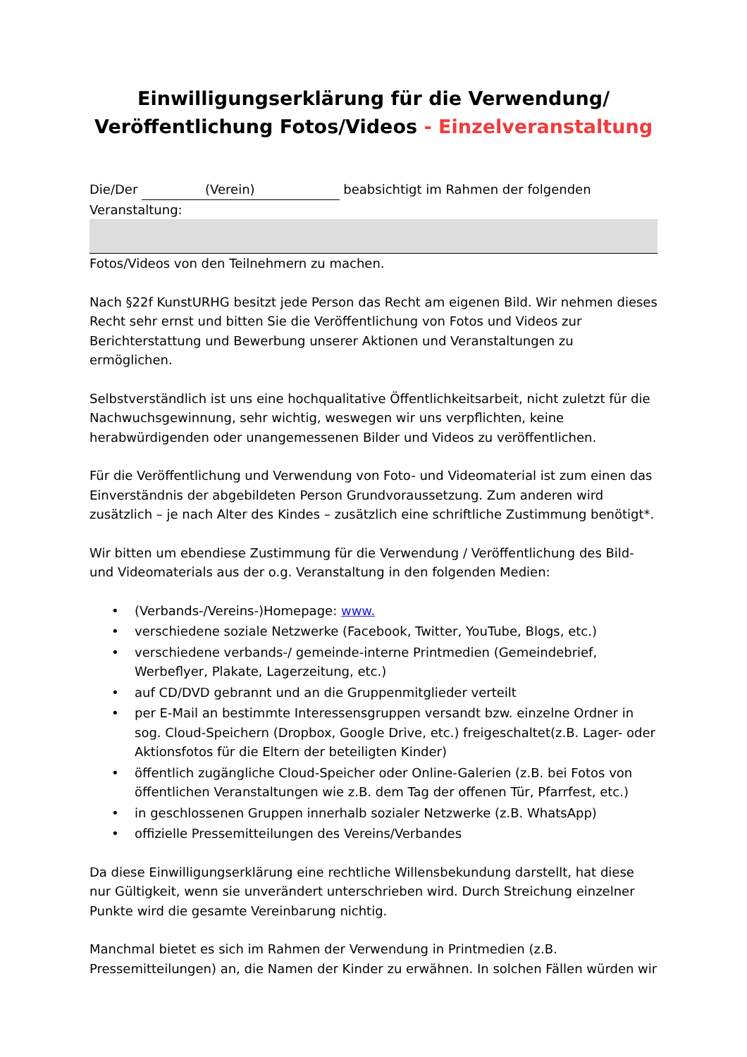Einwilligungserklärung für die Verwendung/
Veröffentlichung Fotos/Videos - Einzelveranstaltung
Die/Der (Verein) beabsichtigt im Rahmen der folgenden Veranstaltung:
Fotos/Videos von den Teilnehmern zu machen.
Nach §22f KunstURHG besitzt jede Person das Recht am eigenen Bild. Wir nehmen dieses Recht sehr ernst und bitten Sie die Veröffentlichung von Fotos und Videos zur Berichterstattung und Bewerbung unserer Aktionen und Veranstaltungen zu ermöglichen.
Selbstverständlich ist uns eine hochqualitative Öffentlichkeitsarbeit, nicht zuletzt für die Nachwuchsgewinnung, sehr wichtig, weswegen wir uns verpflichten, keine herabwürdigenden oder unangemessenen Bilder und Videos zu veröffentlichen.
Für die Veröffentlichung und Verwendung von Foto- und Videomaterial ist zum einen das Einverständnis der abgebildeten Person Grundvoraussetzung. Zum anderen wird zusätzlich – je nach Alter des Kindes – zusätzlich eine schriftliche Zustimmung benötigt*.
Wir bitten um ebendiese Zustimmung für die Verwendung / Veröffentlichung des Bild-und Videomaterials aus der o.g. Veranstaltung in den folgenden Medien:
• (Verbands-/Vereins-)Homepage: www.
• verschiedene soziale Netzwerke (Facebook, Twitter, YouTube, Blogs, etc.)
• verschiedene verbands-/ gemeinde-interne Printmedien (Gemeindebrief, Werbeflyer, Plakate, Lagerzeitung, etc.)
• auf CD/DVD gebrannt und an die Gruppenmitglieder verteilt
• per E-Mail an bestimmte Interessensgruppen versandt bzw. einzelne Ordner in sog. Cloud-Speichern (Dropbox, Google Drive, etc.) freigeschaltet(z.B. Lager- oder Aktionsfotos für die Eltern der beteiligten Kinder)
• öffentlich zugängliche Cloud-Speicher oder Online-Galerien (z.B. bei Fotos von öffentlichen Veranstaltungen wie z.B. dem Tag der offenen Tür, Pfarrfest, etc.)
• in geschlossenen Gruppen innerhalb sozialer Netzwerke (z.B. WhatsApp)
• offizielle Pressemitteilungen des Vereins/Verbandes
Da diese Einwilligungserklärung eine rechtliche Willensbekundung darstellt, hat diese nur Gültigkeit, wenn sie unverändert unterschrieben wird. Durch Streichung einzelner Punkte wird die gesamte Vereinbarung nichtig.
Manchmal bietet es sich im Rahmen der Verwendung in Printmedien (z.B. Pressemitteilungen) an, die Namen der Kinder zu erwähnen. In solchen Fällen würden wir